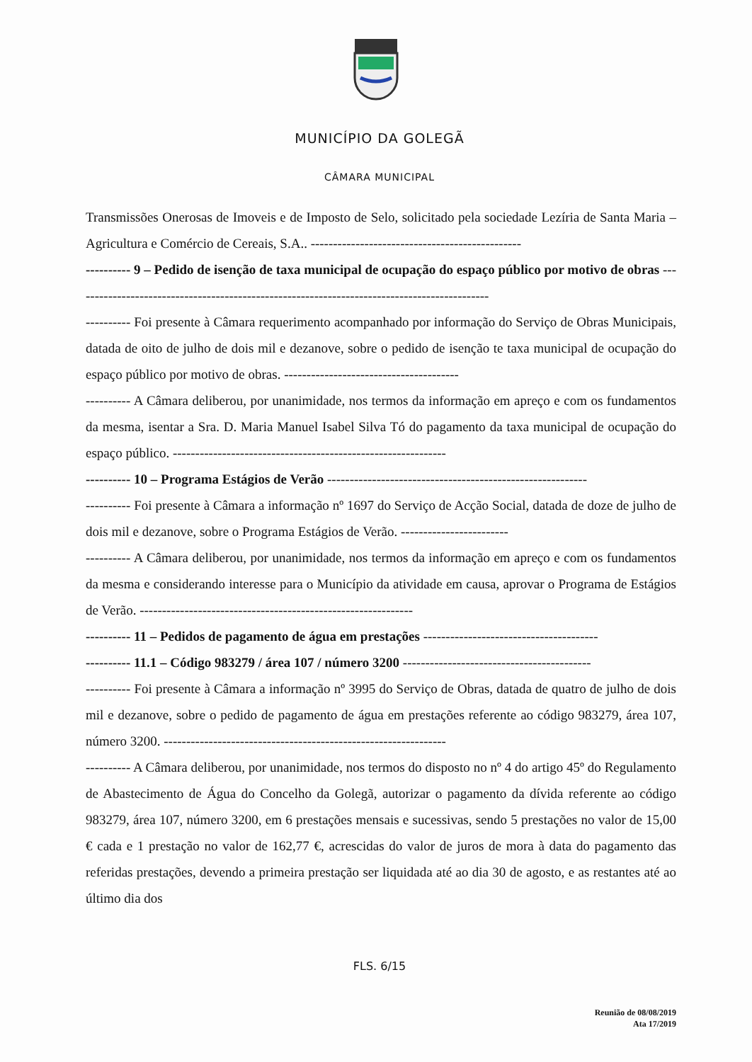MUNICÍPIO DA GOLEGÃ
CÂMARA MUNICIPAL
Transmissões Onerosas de Imoveis e de Imposto de Selo, solicitado pela sociedade Lezíria de Santa Maria – Agricultura e Comércio de Cereais, S.A.. -----------------------------------------------
---------- 9 – Pedido de isenção de taxa municipal de ocupação do espaço público por motivo de obras ---------------------------------------------------------------------------------------------
---------- Foi presente à Câmara requerimento acompanhado por informação do Serviço de Obras Municipais, datada de oito de julho de dois mil e dezanove, sobre o pedido de isenção te taxa municipal de ocupação do espaço público por motivo de obras. ---------------------------------------
---------- A Câmara deliberou, por unanimidade, nos termos da informação em apreço e com os fundamentos da mesma, isentar a Sra. D. Maria Manuel Isabel Silva Tó do pagamento da taxa municipal de ocupação do espaço público. -------------------------------------------------------------
---------- 10 – Programa Estágios de Verão ----------------------------------------------------------
---------- Foi presente à Câmara a informação nº 1697 do Serviço de Acção Social, datada de doze de julho de dois mil e dezanove, sobre o Programa Estágios de Verão. ------------------------
---------- A Câmara deliberou, por unanimidade, nos termos da informação em apreço e com os fundamentos da mesma e considerando interesse para o Município da atividade em causa, aprovar o Programa de Estágios de Verão. -------------------------------------------------------------
---------- 11 – Pedidos de pagamento de água em prestações ---------------------------------------
---------- 11.1 – Código 983279 / área 107 / número 3200 ------------------------------------------
---------- Foi presente à Câmara a informação nº 3995 do Serviço de Obras, datada de quatro de julho de dois mil e dezanove, sobre o pedido de pagamento de água em prestações referente ao código 983279, área 107, número 3200. ---------------------------------------------------------------
---------- A Câmara deliberou, por unanimidade, nos termos do disposto no nº 4 do artigo 45º do Regulamento de Abastecimento de Água do Concelho da Golegã, autorizar o pagamento da dívida referente ao código 983279, área 107, número 3200, em 6 prestações mensais e sucessivas, sendo 5 prestações no valor de 15,00 € cada e 1 prestação no valor de 162,77 €, acrescidas do valor de juros de mora à data do pagamento das referidas prestações, devendo a primeira prestação ser liquidada até ao dia 30 de agosto, e as restantes até ao último dia dos
FLS. 6/15
Reunião de 08/08/2019
Ata 17/2019